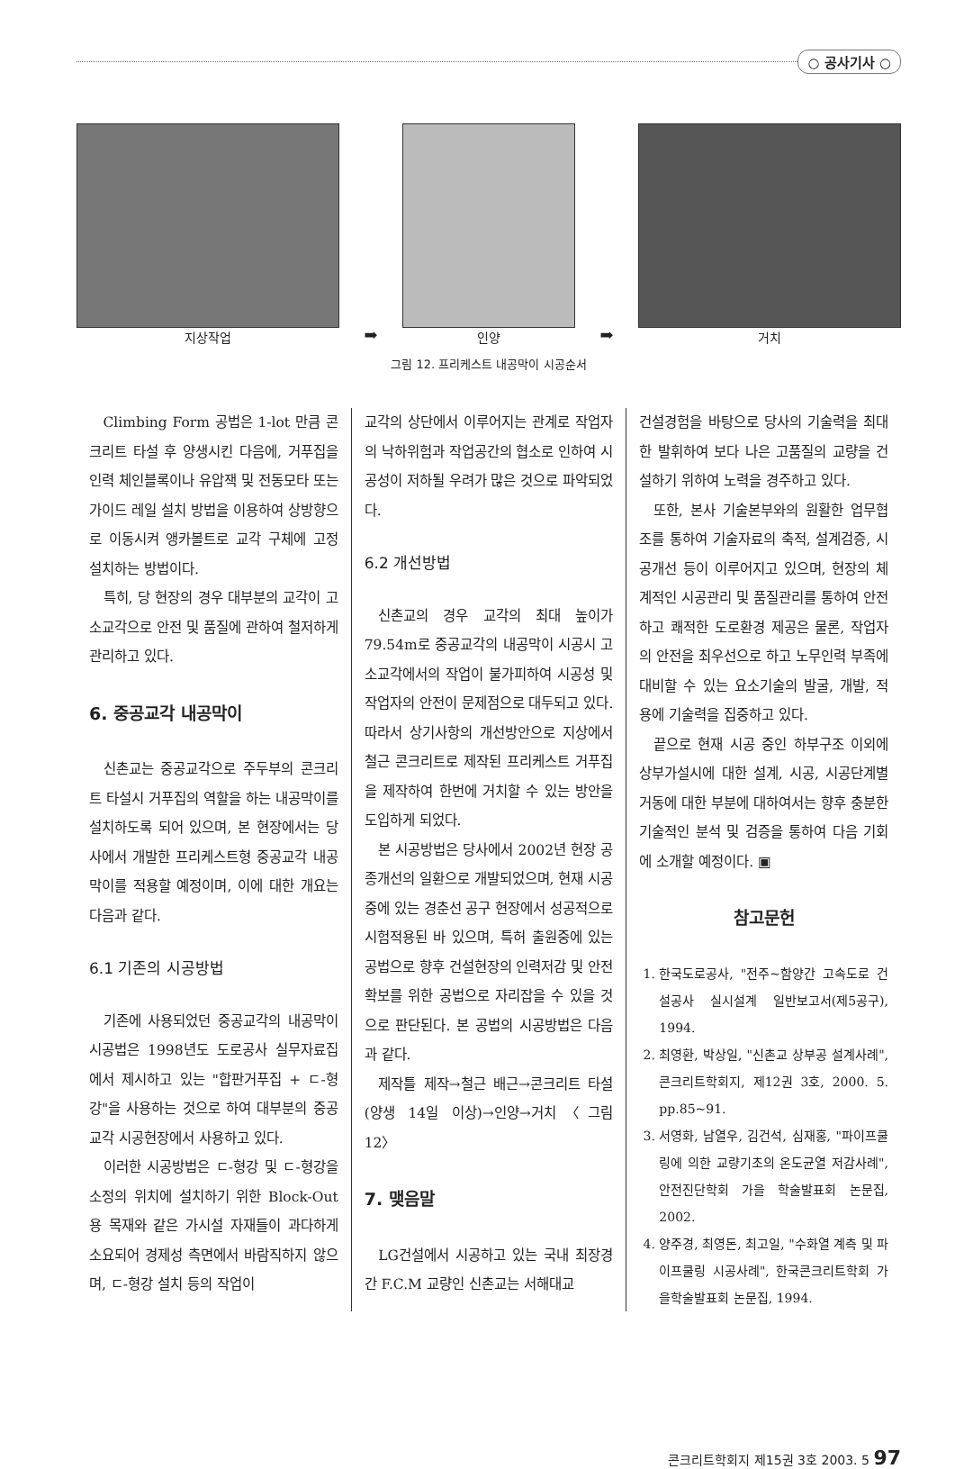○ 공사기사 ○
지상작업
➡
인양
➡
거치
그림 12. 프리케스트 내공막이 시공순서
Climbing Form 공법은 1-lot 만큼 콘크리트 타설 후 양생시킨 다음에, 거푸집을 인력 체인블록이나 유압잭 및 전동모타 또는 가이드 레일 설치 방법을 이용하여 상방향으로 이동시켜 앵카볼트로 교각 구체에 고정 설치하는 방법이다.
특히, 당 현장의 경우 대부분의 교각이 고소교각으로 안전 및 품질에 관하여 철저하게 관리하고 있다.
6. 중공교각 내공막이
신촌교는 중공교각으로 주두부의 콘크리트 타설시 거푸집의 역할을 하는 내공막이를 설치하도록 되어 있으며, 본 현장에서는 당사에서 개발한 프리케스트형 중공교각 내공막이를 적용할 예정이며, 이에 대한 개요는 다음과 같다.
6.1 기존의 시공방법
기존에 사용되었던 중공교각의 내공막이 시공법은 1998년도 도로공사 실무자료집에서 제시하고 있는 "합판거푸집 + ㄷ-형강"을 사용하는 것으로 하여 대부분의 중공교각 시공현장에서 사용하고 있다.
이러한 시공방법은 ㄷ-형강 및 ㄷ-형강을 소정의 위치에 설치하기 위한 Block-Out용 목재와 같은 가시설 자재들이 과다하게 소요되어 경제성 측면에서 바람직하지 않으며, ㄷ-형강 설치 등의 작업이
교각의 상단에서 이루어지는 관계로 작업자의 낙하위험과 작업공간의 협소로 인하여 시공성이 저하될 우려가 많은 것으로 파악되었다.
6.2 개선방법
신촌교의 경우 교각의 최대 높이가 79.54m로 중공교각의 내공막이 시공시 고소교각에서의 작업이 불가피하여 시공성 및 작업자의 안전이 문제점으로 대두되고 있다. 따라서 상기사항의 개선방안으로 지상에서 철근 콘크리트로 제작된 프리케스트 거푸집을 제작하여 한번에 거치할 수 있는 방안을 도입하게 되었다.
본 시공방법은 당사에서 2002년 현장 공종개선의 일환으로 개발되었으며, 현재 시공 중에 있는 경춘선 공구 현장에서 성공적으로 시험적용된 바 있으며, 특허 출원중에 있는 공법으로 향후 건설현장의 인력저감 및 안전확보를 위한 공법으로 자리잡을 수 있을 것으로 판단된다. 본 공법의 시공방법은 다음과 같다.
제작틀 제작→철근 배근→콘크리트 타설(양생 14일 이상)→인양→거치〈그림 12〉
7. 맺음말
LG건설에서 시공하고 있는 국내 최장경간 F.C.M 교량인 신촌교는 서해대교
건설경험을 바탕으로 당사의 기술력을 최대한 발휘하여 보다 나은 고품질의 교량을 건설하기 위하여 노력을 경주하고 있다.
또한, 본사 기술본부와의 원활한 업무협조를 통하여 기술자료의 축적, 설계검증, 시공개선 등이 이루어지고 있으며, 현장의 체계적인 시공관리 및 품질관리를 통하여 안전하고 쾌적한 도로환경 제공은 물론, 작업자의 안전을 최우선으로 하고 노무인력 부족에 대비할 수 있는 요소기술의 발굴, 개발, 적용에 기술력을 집중하고 있다.
끝으로 현재 시공 중인 하부구조 이외에 상부가설시에 대한 설계, 시공, 시공단계별 거동에 대한 부분에 대하여서는 향후 충분한 기술적인 분석 및 검증을 통하여 다음 기회에 소개할 예정이다. ▣
참고문헌
1. 한국도로공사, "전주~함양간 고속도로 건설공사 실시설계 일반보고서(제5공구), 1994.
2. 최영환, 박상일, "신촌교 상부공 설계사례", 콘크리트학회지, 제12권 3호, 2000. 5. pp.85~91.
3. 서영화, 남열우, 김건석, 심재홍, "파이프쿨링에 의한 교량기초의 온도균열 저감사례", 안전진단학회 가을 학술발표회 논문집, 2002.
4. 양주경, 최영돈, 최고일, "수화열 계측 및 파이프쿨링 시공사례", 한국콘크리트학회 가을학술발표회 논문집, 1994.
콘크리트학회지 제15권 3호 2003. 5 97